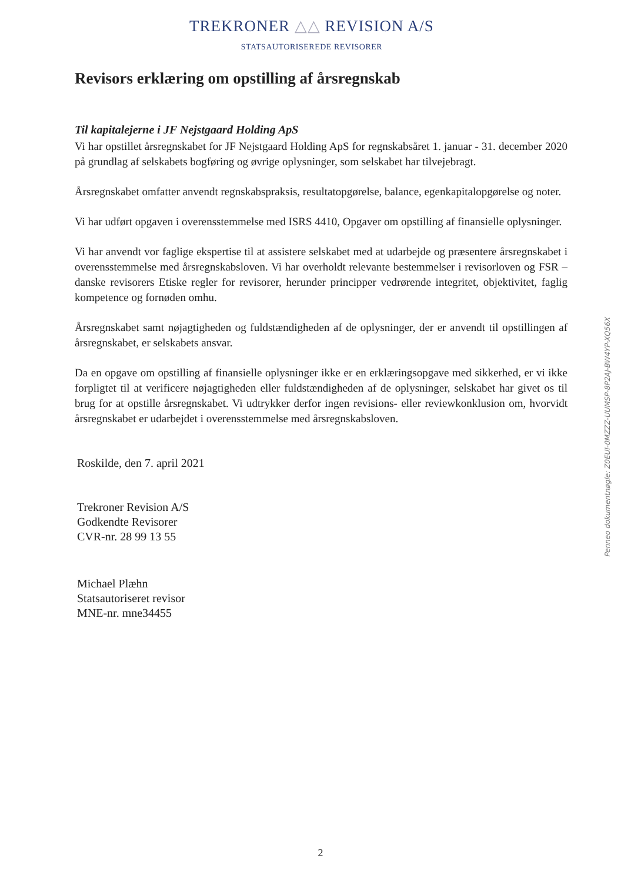TREKRONER △△ REVISION A/S
STATSAUTORISEREDE REVISORER
Revisors erklæring om opstilling af årsregnskab
Til kapitalejerne i JF Nejstgaard Holding ApS
Vi har opstillet årsregnskabet for JF Nejstgaard Holding ApS for regnskabsåret 1. januar - 31. december 2020 på grundlag af selskabets bogføring og øvrige oplysninger, som selskabet har tilvejebragt.
Årsregnskabet omfatter anvendt regnskabspraksis, resultatopgørelse, balance, egenkapitalopgørelse og noter.
Vi har udført opgaven i overensstemmelse med ISRS 4410, Opgaver om opstilling af finansielle oplysninger.
Vi har anvendt vor faglige ekspertise til at assistere selskabet med at udarbejde og præsentere årsregnskabet i overensstemmelse med årsregnskabsloven. Vi har overholdt relevante bestemmelser i revisorloven og FSR – danske revisorers Etiske regler for revisorer, herunder principper vedrørende integritet, objektivitet, faglig kompetence og fornøden omhu.
Årsregnskabet samt nøjagtigheden og fuldstændigheden af de oplysninger, der er anvendt til opstillingen af årsregnskabet, er selskabets ansvar.
Da en opgave om opstilling af finansielle oplysninger ikke er en erklæringsopgave med sikkerhed, er vi ikke forpligtet til at verificere nøjagtigheden eller fuldstændigheden af de oplysninger, selskabet har givet os til brug for at opstille årsregnskabet. Vi udtrykker derfor ingen revisions- eller reviewkonklusion om, hvorvidt årsregnskabet er udarbejdet i overensstemmelse med årsregnskabsloven.
Roskilde, den 7. april 2021
Trekroner Revision A/S
Godkendte Revisorer
CVR-nr. 28 99 13 55
Michael Plæhn
Statsautoriseret revisor
MNE-nr. mne34455
Penneo dokumentnøgle: Z0EUI-0MZZZ-UUMSP-8P2AJ-BW4YP-XQ56X
2